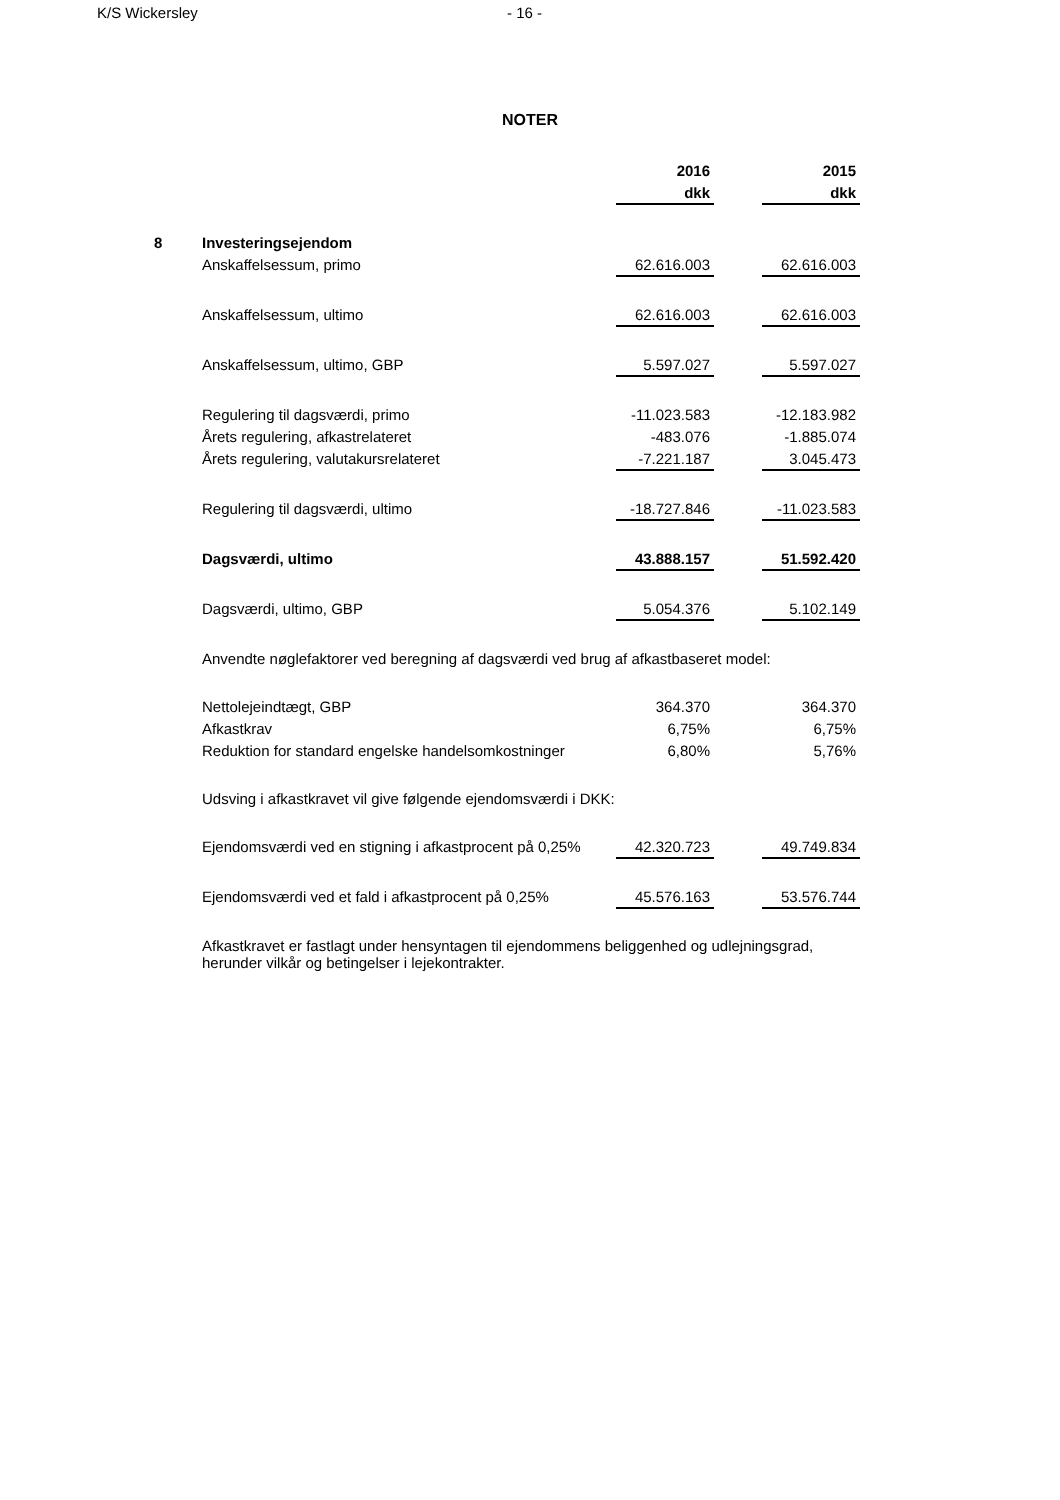K/S Wickersley - 16 -
NOTER
| | | 2016 | | 2015 |
| | | dkk | | dkk |
| 8 | Investeringsejendom | | | |
| | Anskaffelsessum, primo | 62.616.003 | | 62.616.003 |
| | Anskaffelsessum, ultimo | 62.616.003 | | 62.616.003 |
| | Anskaffelsessum, ultimo, GBP | 5.597.027 | | 5.597.027 |
| | Regulering til dagsværdi, primo | -11.023.583 | | -12.183.982 |
| | Årets regulering, afkastrelateret | -483.076 | | -1.885.074 |
| | Årets regulering, valutakursrelateret | -7.221.187 | | 3.045.473 |
| | Regulering til dagsværdi, ultimo | -18.727.846 | | -11.023.583 |
| | Dagsværdi, ultimo | 43.888.157 | | 51.592.420 |
| | Dagsværdi, ultimo, GBP | 5.054.376 | | 5.102.149 |
| | Anvendte nøglefaktorer ved beregning af dagsværdi ved brug af afkastbaseret model: | | | |
| | Nettolejeindtægt, GBP | 364.370 | | 364.370 |
| | Afkastkrav | 6,75% | | 6,75% |
| | Reduktion for standard engelske handelsomkostninger | 6,80% | | 5,76% |
| | Udsving i afkastkravet vil give følgende ejendomsværdi i DKK: | | | |
| | Ejendomsværdi ved en stigning i afkastprocent på 0,25% | 42.320.723 | | 49.749.834 |
| | Ejendomsværdi ved et fald i afkastprocent på 0,25% | 45.576.163 | | 53.576.744 |
| | Afkastkravet er fastlagt under hensyntagen til ejendommens beliggenhed og udlejningsgrad, herunder vilkår og betingelser i lejekontrakter. | | | |